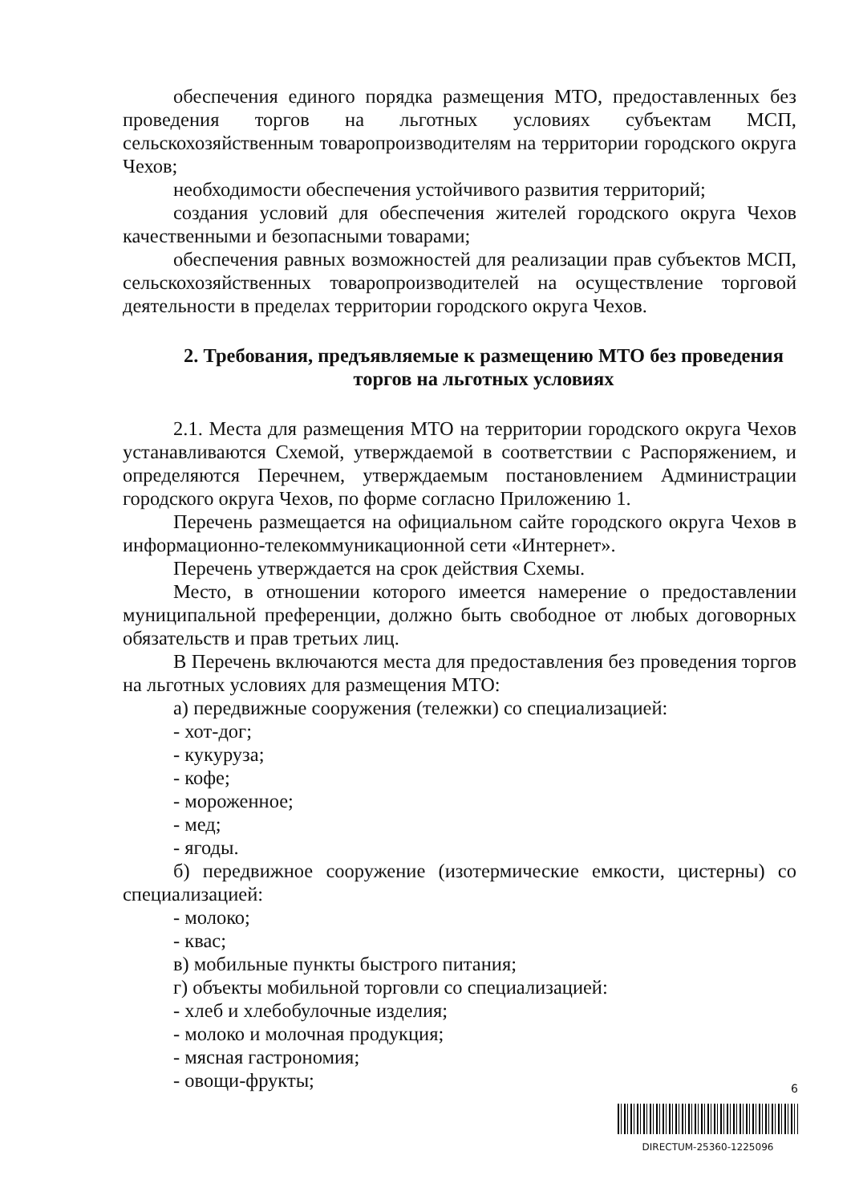обеспечения единого порядка размещения МТО, предоставленных без проведения торгов на льготных условиях субъектам МСП, сельскохозяйственным товаропроизводителям на территории городского округа Чехов;
необходимости обеспечения устойчивого развития территорий;
создания условий для обеспечения жителей городского округа Чехов качественными и безопасными товарами;
обеспечения равных возможностей для реализации прав субъектов МСП, сельскохозяйственных товаропроизводителей на осуществление торговой деятельности в пределах территории городского округа Чехов.
2. Требования, предъявляемые к размещению МТО без проведения торгов на льготных условиях
2.1. Места для размещения МТО на территории городского округа Чехов устанавливаются Схемой, утверждаемой в соответствии с Распоряжением, и определяются Перечнем, утверждаемым постановлением Администрации городского округа Чехов, по форме согласно Приложению 1.
Перечень размещается на официальном сайте городского округа Чехов в информационно-телекоммуникационной сети «Интернет».
Перечень утверждается на срок действия Схемы.
Место, в отношении которого имеется намерение о предоставлении муниципальной преференции, должно быть свободное от любых договорных обязательств и прав третьих лиц.
В Перечень включаются места для предоставления без проведения торгов на льготных условиях для размещения МТО:
а) передвижные сооружения (тележки) со специализацией:
- хот-дог;
- кукуруза;
- кофе;
- мороженное;
- мед;
- ягоды.
б) передвижное сооружение (изотермические емкости, цистерны) со специализацией:
- молоко;
- квас;
в) мобильные пункты быстрого питания;
г) объекты мобильной торговли со специализацией:
- хлеб и хлебобулочные изделия;
- молоко и молочная продукция;
- мясная гастрономия;
- овощи-фрукты;
6
DIRECTUM-25360-1225096